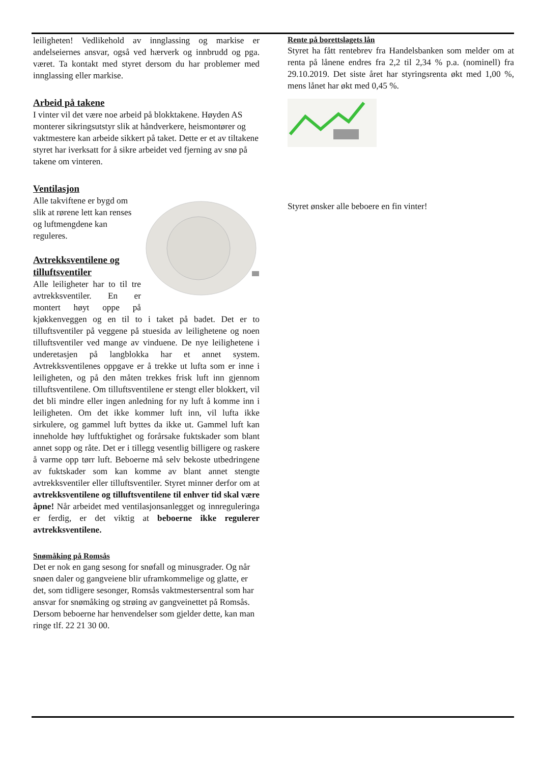leiligheten! Vedlikehold av innglassing og markise er andelseiernes ansvar, også ved hærverk og innbrudd og pga. været. Ta kontakt med styret dersom du har problemer med innglassing eller markise.
Arbeid på takene
I vinter vil det være noe arbeid på blokktakene. Høyden AS monterer sikringsutstyr slik at håndverkere, heismontører og vaktmestere kan arbeide sikkert på taket. Dette er et av tiltakene styret har iverksatt for å sikre arbeidet ved fjerning av snø på takene om vinteren.
Ventilasjon
Alle takviftene er bygd om slik at rørene lett kan renses og luftmengdene kan reguleres.
Avtrekksventilene og tilluftsventiler
Alle leiligheter har to til tre avtrekksventiler. En er montert høyt oppe på kjøkkenveggen og en til to i taket på badet. Det er to tilluftsventiler på veggene på stuesida av leilighetene og noen tilluftsventiler ved mange av vinduene. De nye leilighetene i underetasjen på langblokka har et annet system. Avtrekksventilenes oppgave er å trekke ut lufta som er inne i leiligheten, og på den måten trekkes frisk luft inn gjennom tilluftsventilene. Om tilluftsventilene er stengt eller blokkert, vil det bli mindre eller ingen anledning for ny luft å komme inn i leiligheten. Om det ikke kommer luft inn, vil lufta ikke sirkulere, og gammel luft byttes da ikke ut. Gammel luft kan inneholde høy luftfuktighet og forårsake fuktskader som blant annet sopp og råte. Det er i tillegg vesentlig billigere og raskere å varme opp tørr luft. Beboerne må selv bekoste utbedringene av fuktskader som kan komme av blant annet stengte avtrekksventiler eller tilluftsventiler. Styret minner derfor om at avtrekksventilene og tilluftsventilene til enhver tid skal være åpne! Når arbeidet med ventilasjonsanlegget og innreguleringa er ferdig, er det viktig at beboerne ikke regulerer avtrekksventilene.
Snømåking på Romsås
Det er nok en gang sesong for snøfall og minusgrader. Og når snøen daler og gangveiene blir uframkommelige og glatte, er det, som tidligere sesonger, Romsås vaktmestersentral som har ansvar for snømåking og strøing av gangveinettet på Romsås. Dersom beboerne har henvendelser som gjelder dette, kan man ringe tlf. 22 21 30 00.
Rente på borettslagets lån
Styret ha fått rentebrev fra Handelsbanken som melder om at renta på lånene endres fra 2,2 til 2,34 % p.a. (nominell) fra 29.10.2019. Det siste året har styringsrenta økt med 1,00 %, mens lånet har økt med 0,45 %.
Styret ønsker alle beboere en fin vinter!